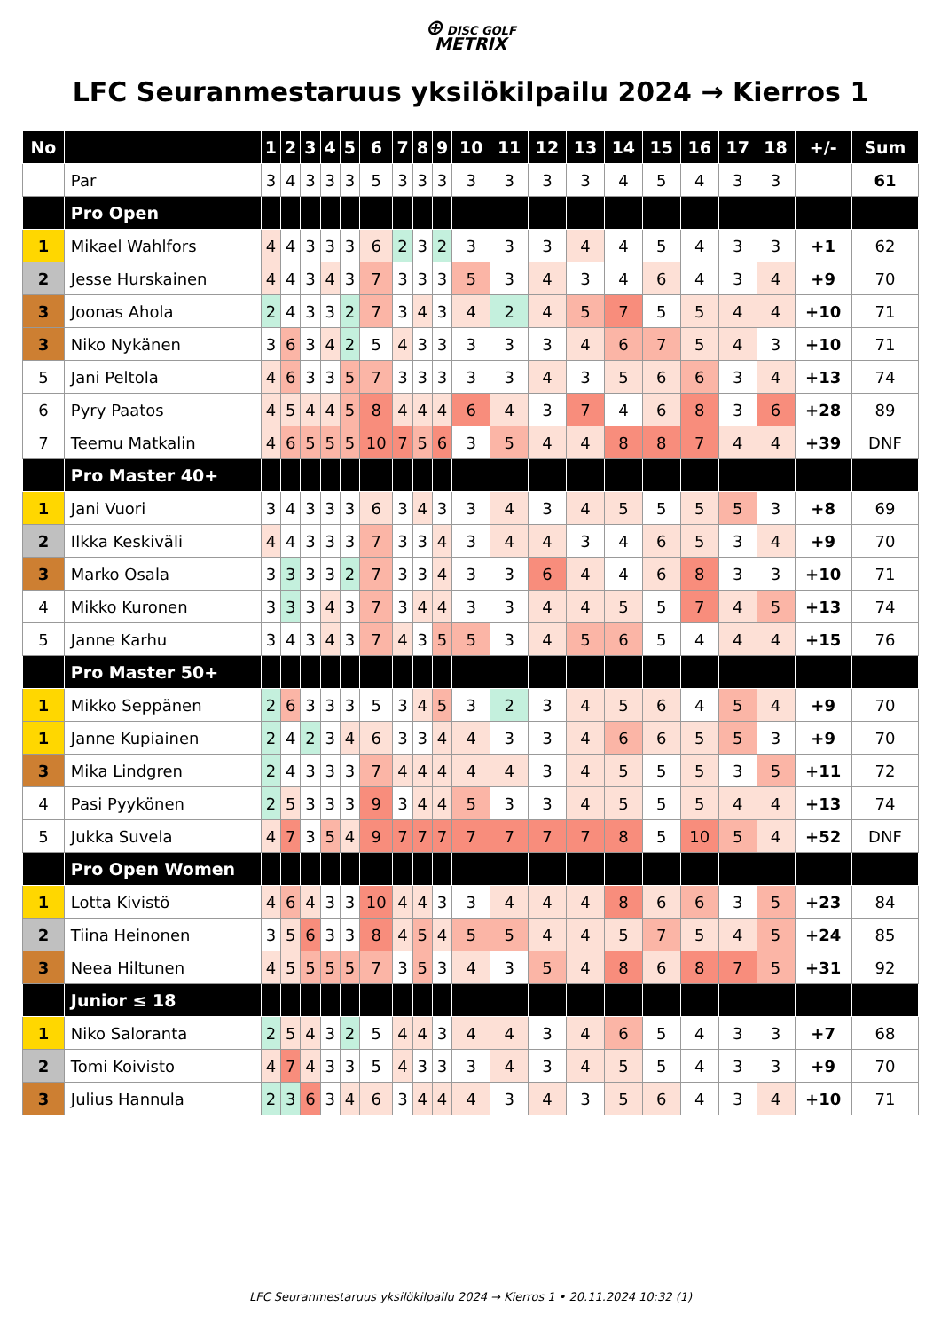⊕ DISC GOLF
METRIX
LFC Seuranmestaruus yksilökilpailu 2024 → Kierros 1
| No | | 1 | 2 | 3 | 4 | 5 | 6 | 7 | 8 | 9 | 10 | 11 | 12 | 13 | 14 | 15 | 16 | 17 | 18 | +/- | Sum |
| --- | --- | --- | --- | --- | --- | --- | --- | --- | --- | --- | --- | --- | --- | --- | --- | --- | --- | --- | --- | --- | --- |
| | Par | 3 | 4 | 3 | 3 | 3 | 5 | 3 | 3 | 3 | 3 | 3 | 3 | 3 | 4 | 5 | 4 | 3 | 3 | | 61 |
| | Pro Open | | | | | | | | | | | | | | | | | | | | |
| 1 | Mikael Wahlfors | 4 | 4 | 3 | 3 | 3 | 6 | 2 | 3 | 2 | 3 | 3 | 3 | 4 | 4 | 5 | 4 | 3 | 3 | +1 | 62 |
| 2 | Jesse Hurskainen | 4 | 4 | 3 | 4 | 3 | 7 | 3 | 3 | 3 | 5 | 3 | 4 | 3 | 4 | 6 | 4 | 3 | 4 | +9 | 70 |
| 3 | Joonas Ahola | 2 | 4 | 3 | 3 | 2 | 7 | 3 | 4 | 3 | 4 | 2 | 4 | 5 | 7 | 5 | 5 | 4 | 4 | +10 | 71 |
| 3 | Niko Nykänen | 3 | 6 | 3 | 4 | 2 | 5 | 4 | 3 | 3 | 3 | 3 | 3 | 4 | 6 | 7 | 5 | 4 | 3 | +10 | 71 |
| 5 | Jani Peltola | 4 | 6 | 3 | 3 | 5 | 7 | 3 | 3 | 3 | 3 | 3 | 4 | 3 | 5 | 6 | 6 | 3 | 4 | +13 | 74 |
| 6 | Pyry Paatos | 4 | 5 | 4 | 4 | 5 | 8 | 4 | 4 | 4 | 6 | 4 | 3 | 7 | 4 | 6 | 8 | 3 | 6 | +28 | 89 |
| 7 | Teemu Matkalin | 4 | 6 | 5 | 5 | 5 | 10 | 7 | 5 | 6 | 3 | 5 | 4 | 4 | 8 | 8 | 7 | 4 | 4 | +39 | DNF |
| | Pro Master 40+ | | | | | | | | | | | | | | | | | | | | |
| 1 | Jani Vuori | 3 | 4 | 3 | 3 | 3 | 6 | 3 | 4 | 3 | 3 | 4 | 3 | 4 | 5 | 5 | 5 | 5 | 3 | +8 | 69 |
| 2 | Ilkka Keskiväli | 4 | 4 | 3 | 3 | 3 | 7 | 3 | 3 | 4 | 3 | 4 | 4 | 3 | 4 | 6 | 5 | 3 | 4 | +9 | 70 |
| 3 | Marko Osala | 3 | 3 | 3 | 3 | 2 | 7 | 3 | 3 | 4 | 3 | 3 | 6 | 4 | 4 | 6 | 8 | 3 | 3 | +10 | 71 |
| 4 | Mikko Kuronen | 3 | 3 | 3 | 4 | 3 | 7 | 3 | 4 | 4 | 3 | 3 | 4 | 4 | 5 | 5 | 7 | 4 | 5 | +13 | 74 |
| 5 | Janne Karhu | 3 | 4 | 3 | 4 | 3 | 7 | 4 | 3 | 5 | 5 | 3 | 4 | 5 | 6 | 5 | 4 | 4 | 4 | +15 | 76 |
| | Pro Master 50+ | | | | | | | | | | | | | | | | | | | | |
| 1 | Mikko Seppänen | 2 | 6 | 3 | 3 | 3 | 5 | 3 | 4 | 5 | 3 | 2 | 3 | 4 | 5 | 6 | 4 | 5 | 4 | +9 | 70 |
| 1 | Janne Kupiainen | 2 | 4 | 2 | 3 | 4 | 6 | 3 | 3 | 4 | 4 | 3 | 3 | 4 | 6 | 6 | 5 | 5 | 3 | +9 | 70 |
| 3 | Mika Lindgren | 2 | 4 | 3 | 3 | 3 | 7 | 4 | 4 | 4 | 4 | 4 | 3 | 4 | 5 | 5 | 5 | 3 | 5 | +11 | 72 |
| 4 | Pasi Pyykönen | 2 | 5 | 3 | 3 | 3 | 9 | 3 | 4 | 4 | 5 | 3 | 3 | 4 | 5 | 5 | 5 | 4 | 4 | +13 | 74 |
| 5 | Jukka Suvela | 4 | 7 | 3 | 5 | 4 | 9 | 7 | 7 | 7 | 7 | 7 | 7 | 7 | 8 | 5 | 10 | 5 | 4 | +52 | DNF |
| | Pro Open Women | | | | | | | | | | | | | | | | | | | | |
| 1 | Lotta Kivistö | 4 | 6 | 4 | 3 | 3 | 10 | 4 | 4 | 3 | 3 | 4 | 4 | 4 | 8 | 6 | 6 | 3 | 5 | +23 | 84 |
| 2 | Tiina Heinonen | 3 | 5 | 6 | 3 | 3 | 8 | 4 | 5 | 4 | 5 | 5 | 4 | 4 | 5 | 7 | 5 | 4 | 5 | +24 | 85 |
| 3 | Neea Hiltunen | 4 | 5 | 5 | 5 | 5 | 7 | 3 | 5 | 3 | 4 | 3 | 5 | 4 | 8 | 6 | 8 | 7 | 5 | +31 | 92 |
| | Junior ≤ 18 | | | | | | | | | | | | | | | | | | | | |
| 1 | Niko Saloranta | 2 | 5 | 4 | 3 | 2 | 5 | 4 | 4 | 3 | 4 | 4 | 3 | 4 | 6 | 5 | 4 | 3 | 3 | +7 | 68 |
| 2 | Tomi Koivisto | 4 | 7 | 4 | 3 | 3 | 5 | 4 | 3 | 3 | 3 | 4 | 3 | 4 | 5 | 5 | 4 | 3 | 3 | +9 | 70 |
| 3 | Julius Hannula | 2 | 3 | 6 | 3 | 4 | 6 | 3 | 4 | 4 | 4 | 3 | 4 | 3 | 5 | 6 | 4 | 3 | 4 | +10 | 71 |
LFC Seuranmestaruus yksilökilpailu 2024 → Kierros 1 • 20.11.2024 10:32 (1)